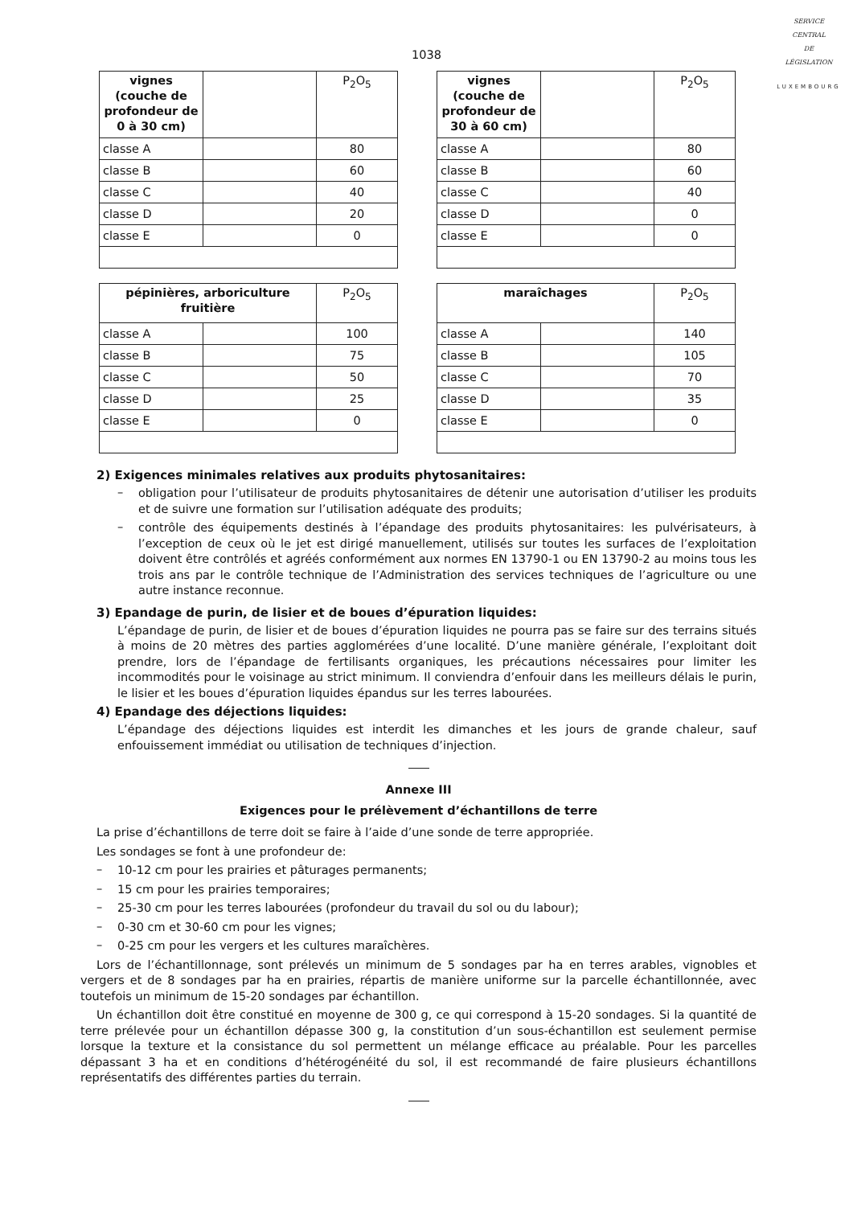SERVICE
CENTRAL
DE
LÉGISLATION
LUXEMBOURG
1038
| vignes (couche de profondeur de 0 à 30 cm) | | P<sub>2</sub>O<sub>5</sub> |
| classe A | | 80 |
| classe B | | 60 |
| classe C | | 40 |
| classe D | | 20 |
| classe E | | 0 |
| vignes (couche de profondeur de 30 à 60 cm) | | P<sub>2</sub>O<sub>5</sub> |
| classe A | | 80 |
| classe B | | 60 |
| classe C | | 40 |
| classe D | | 0 |
| classe E | | 0 |
| pépinières, arboriculture fruitière | | P<sub>2</sub>O<sub>5</sub> |
| --- | --- | --- |
| classe A | | 100 |
| classe B | | 75 |
| classe C | | 50 |
| classe D | | 25 |
| classe E | | 0 |
| maraîchages | | P<sub>2</sub>O<sub>5</sub> |
| --- | --- | --- |
| classe A | | 140 |
| classe B | | 105 |
| classe C | | 70 |
| classe D | | 35 |
| classe E | | 0 |
2) Exigences minimales relatives aux produits phytosanitaires:
–
obligation pour l’utilisateur de produits phytosanitaires de détenir une autorisation d’utiliser les produits et de suivre une formation sur l’utilisation adéquate des produits;
–
contrôle des équipements destinés à l’épandage des produits phytosanitaires: les pulvérisateurs, à l’exception de ceux où le jet est dirigé manuellement, utilisés sur toutes les surfaces de l’exploitation doivent être contrôlés et agréés conformément aux normes EN 13790-1 ou EN 13790-2 au moins tous les trois ans par le contrôle technique de l’Administration des services techniques de l’agriculture ou une autre instance reconnue.
3) Epandage de purin, de lisier et de boues d’épuration liquides:
L’épandage de purin, de lisier et de boues d’épuration liquides ne pourra pas se faire sur des terrains situés à moins de 20 mètres des parties agglomérées d’une localité. D’une manière générale, l’exploitant doit prendre, lors de l’épandage de fertilisants organiques, les précautions nécessaires pour limiter les incommodités pour le voisinage au strict minimum. Il conviendra d’enfouir dans les meilleurs délais le purin, le lisier et les boues d’épuration liquides épandus sur les terres labourées.
4) Epandage des déjections liquides:
L’épandage des déjections liquides est interdit les dimanches et les jours de grande chaleur, sauf enfouissement immédiat ou utilisation de techniques d’injection.
Annexe III
Exigences pour le prélèvement d’échantillons de terre
La prise d’échantillons de terre doit se faire à l’aide d’une sonde de terre appropriée.
Les sondages se font à une profondeur de:
–
10-12 cm pour les prairies et pâturages permanents;
–
15 cm pour les prairies temporaires;
–
25-30 cm pour les terres labourées (profondeur du travail du sol ou du labour);
–
0-30 cm et 30-60 cm pour les vignes;
–
0-25 cm pour les vergers et les cultures maraîchères.
Lors de l’échantillonnage, sont prélevés un minimum de 5 sondages par ha en terres arables, vignobles et vergers et de 8 sondages par ha en prairies, répartis de manière uniforme sur la parcelle échantillonnée, avec toutefois un minimum de 15-20 sondages par échantillon.
Un échantillon doit être constitué en moyenne de 300 g, ce qui correspond à 15-20 sondages. Si la quantité de terre prélevée pour un échantillon dépasse 300 g, la constitution d’un sous-échantillon est seulement permise lorsque la texture et la consistance du sol permettent un mélange efficace au préalable. Pour les parcelles dépassant 3 ha et en conditions d’hétérogénéité du sol, il est recommandé de faire plusieurs échantillons représentatifs des différentes parties du terrain.